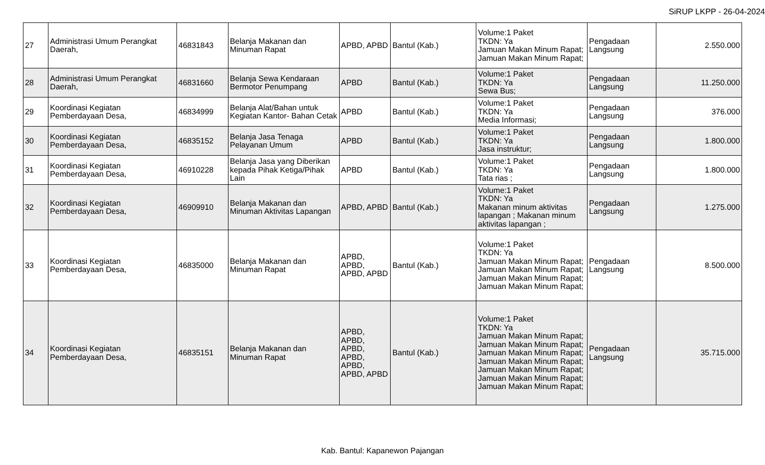SiRUP LKPP - 26-04-2024
| 27 | Administrasi Umum Perangkat Daerah, | 46831843 | Belanja Makanan dan Minuman Rapat | APBD, APBD | Bantul (Kab.) | Volume:1 Paket TKDN: Ya Jamuan Makan Minum Rapat; Jamuan Makan Minum Rapat; | Pengadaan Langsung | 2.550.000 |
| 28 | Administrasi Umum Perangkat Daerah, | 46831660 | Belanja Sewa Kendaraan Bermotor Penumpang | APBD | Bantul (Kab.) | Volume:1 Paket TKDN: Ya Sewa Bus; | Pengadaan Langsung | 11.250.000 |
| 29 | Koordinasi Kegiatan Pemberdayaan Desa, | 46834999 | Belanja Alat/Bahan untuk Kegiatan Kantor- Bahan Cetak | APBD | Bantul (Kab.) | Volume:1 Paket TKDN: Ya Media Informasi; | Pengadaan Langsung | 376.000 |
| 30 | Koordinasi Kegiatan Pemberdayaan Desa, | 46835152 | Belanja Jasa Tenaga Pelayanan Umum | APBD | Bantul (Kab.) | Volume:1 Paket TKDN: Ya Jasa instruktur; | Pengadaan Langsung | 1.800.000 |
| 31 | Koordinasi Kegiatan Pemberdayaan Desa, | 46910228 | Belanja Jasa yang Diberikan kepada Pihak Ketiga/Pihak Lain | APBD | Bantul (Kab.) | Volume:1 Paket TKDN: Ya Tata rias ; | Pengadaan Langsung | 1.800.000 |
| 32 | Koordinasi Kegiatan Pemberdayaan Desa, | 46909910 | Belanja Makanan dan Minuman Aktivitas Lapangan | APBD, APBD | Bantul (Kab.) | Volume:1 Paket TKDN: Ya Makanan minum aktivitas lapangan ; Makanan minum aktivitas lapangan ; | Pengadaan Langsung | 1.275.000 |
| 33 | Koordinasi Kegiatan Pemberdayaan Desa, | 46835000 | Belanja Makanan dan Minuman Rapat | APBD, APBD, APBD, APBD | Bantul (Kab.) | Volume:1 Paket TKDN: Ya Jamuan Makan Minum Rapat; Jamuan Makan Minum Rapat; Jamuan Makan Minum Rapat; Jamuan Makan Minum Rapat; | Pengadaan Langsung | 8.500.000 |
| 34 | Koordinasi Kegiatan Pemberdayaan Desa, | 46835151 | Belanja Makanan dan Minuman Rapat | APBD, APBD, APBD, APBD, APBD, APBD, APBD | Bantul (Kab.) | Volume:1 Paket TKDN: Ya Jamuan Makan Minum Rapat; Jamuan Makan Minum Rapat; Jamuan Makan Minum Rapat; Jamuan Makan Minum Rapat; Jamuan Makan Minum Rapat; Jamuan Makan Minum Rapat; Jamuan Makan Minum Rapat; | Pengadaan Langsung | 35.715.000 |
Kab. Bantul: Kapanewon Pajangan